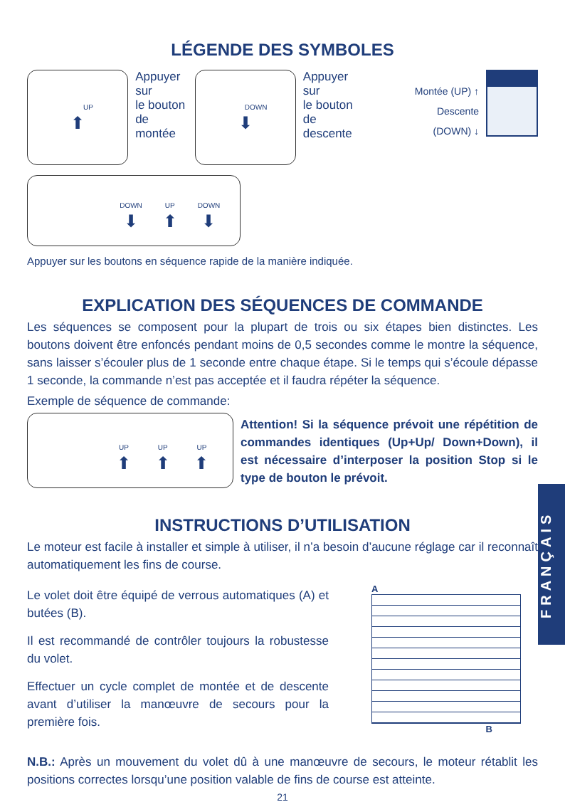LÉGENDE DES SYMBOLES
UP
⬆
Appuyer sur
le bouton
de montée
DOWN
⬇
Appuyer sur
le bouton de
descente
Montée (UP) ↑
Descente (DOWN) ↓
DOWN UP DOWN
⬇ ⬆ ⬇
Appuyer sur les boutons en séquence rapide de la manière indiquée.
EXPLICATION DES SÉQUENCES DE COMMANDE
Les séquences se composent pour la plupart de trois ou six étapes bien distinctes. Les boutons doivent être enfoncés pendant moins de 0,5 secondes comme le montre la séquence, sans laisser s’écouler plus de 1 seconde entre chaque étape. Si le temps qui s’écoule dépasse 1 seconde, la commande n’est pas acceptée et il faudra répéter la séquence.
Exemple de séquence de commande:
UP UP UP
⬆ ⬆ ⬆
Attention! Si la séquence prévoit une répétition de commandes identiques (Up+Up/ Down+Down), il est nécessaire d’interposer la position Stop si le type de bouton le prévoit.
INSTRUCTIONS D’UTILISATION
Le moteur est facile à installer et simple à utiliser, il n’a besoin d’aucune réglage car il reconnaît automatiquement les fins de course.
Le volet doit être équipé de verrous automatiques (A) et butées (B).
Il est recommandé de contrôler toujours la robustesse du volet.
Effectuer un cycle complet de montée et de descente avant d’utiliser la manœuvre de secours pour la première fois.
A
B
N.B.: Après un mouvement du volet dû à une manœuvre de secours, le moteur rétablit les positions correctes lorsqu’une position valable de fins de course est atteinte.
21
FRANÇAIS